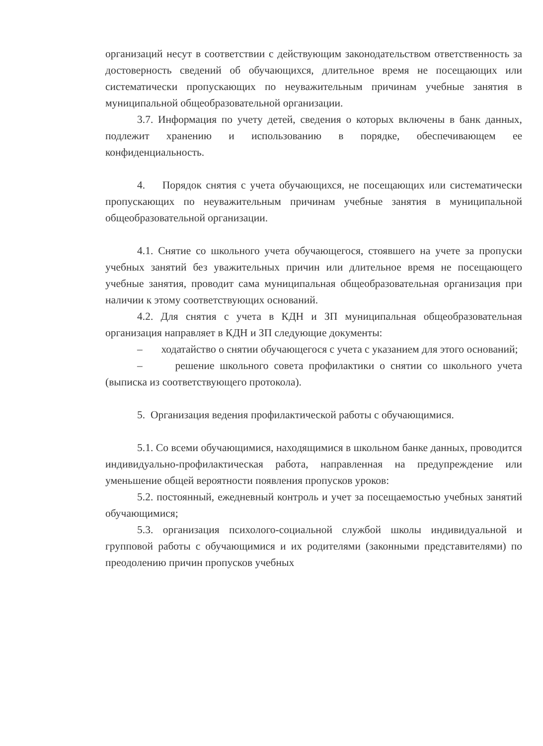организаций несут в соответствии с действующим законодательством ответственность за достоверность сведений об обучающихся, длительное время не посещающих или систематически пропускающих по неуважительным причинам учебные занятия в муниципальной общеобразовательной организации.
3.7. Информация по учету детей, сведения о которых включены в банк данных, подлежит хранению и использованию в порядке, обеспечивающем ее конфиденциальность.
4. Порядок снятия с учета обучающихся, не посещающих или систематически пропускающих по неуважительным причинам учебные занятия в муниципальной общеобразовательной организации.
4.1. Снятие со школьного учета обучающегося, стоявшего на учете за пропуски учебных занятий без уважительных причин или длительное время не посещающего учебные занятия, проводит сама муниципальная общеобразовательная организация при наличии к этому соответствующих оснований.
4.2. Для снятия с учета в КДН и ЗП муниципальная общеобразовательная организация направляет в КДН и ЗП следующие документы:
– ходатайство о снятии обучающегося с учета с указанием для этого оснований;
– решение школьного совета профилактики о снятии со школьного учета (выписка из соответствующего протокола).
5. Организация ведения профилактической работы с обучающимися.
5.1. Со всеми обучающимися, находящимися в школьном банке данных, проводится индивидуально-профилактическая работа, направленная на предупреждение или уменьшение общей вероятности появления пропусков уроков:
5.2. постоянный, ежедневный контроль и учет за посещаемостью учебных занятий обучающимися;
5.3. организация психолого-социальной службой школы индивидуальной и групповой работы с обучающимися и их родителями (законными представителями) по преодолению причин пропусков учебных